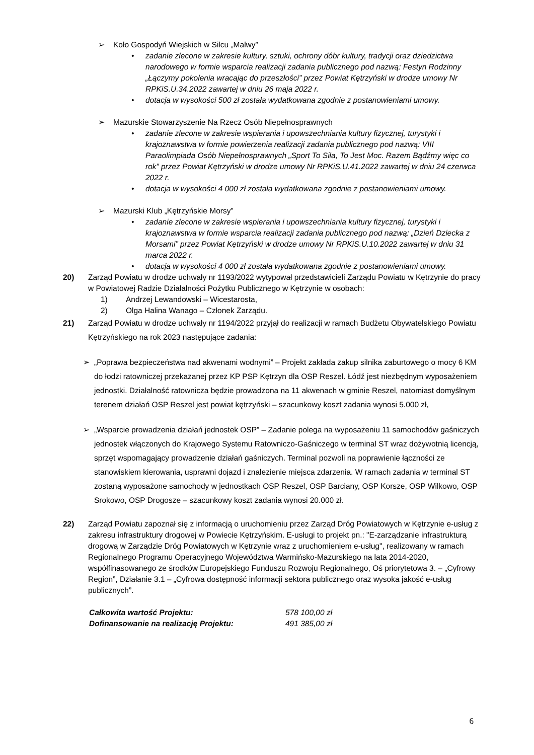➢ Koło Gospodyń Wiejskich w Silcu „Malwy”
• zadanie zlecone w zakresie kultury, sztuki, ochrony dóbr kultury, tradycji oraz dziedzictwa narodowego w formie wsparcia realizacji zadania publicznego pod nazwą: Festyn Rodzinny „Łączymy pokolenia wracając do przeszłości” przez Powiat Kętrzyński w drodze umowy Nr RPKiS.U.34.2022 zawartej w dniu 26 maja 2022 r.
• dotacja w wysokości 500 zł została wydatkowana zgodnie z postanowieniami umowy.
➢ Mazurskie Stowarzyszenie Na Rzecz Osób Niepełnosprawnych
• zadanie zlecone w zakresie wspierania i upowszechniania kultury fizycznej, turystyki i krajoznawstwa w formie powierzenia realizacji zadania publicznego pod nazwą: VIII Paraolimpiada Osób Niepełnosprawnych „Sport To Siła, To Jest Moc. Razem Bądźmy więc co rok” przez Powiat Kętrzyński w drodze umowy Nr RPKiS.U.41.2022 zawartej w dniu 24 czerwca 2022 r.
• dotacja w wysokości 4 000 zł została wydatkowana zgodnie z postanowieniami umowy.
➢ Mazurski Klub „Kętrzyńskie Morsy”
• zadanie zlecone w zakresie wspierania i upowszechniania kultury fizycznej, turystyki i krajoznawstwa w formie wsparcia realizacji zadania publicznego pod nazwą: „Dzień Dziecka z Morsami” przez Powiat Kętrzyński w drodze umowy Nr RPKiS.U.10.2022 zawartej w dniu 31 marca 2022 r.
• dotacja w wysokości 4 000 zł została wydatkowana zgodnie z postanowieniami umowy.
20) Zarząd Powiatu w drodze uchwały nr 1193/2022 wytypował przedstawicieli Zarządu Powiatu w Kętrzynie do pracy w Powiatowej Radzie Działalności Pożytku Publicznego w Kętrzynie w osobach:
1) Andrzej Lewandowski – Wicestarosta,
2) Olga Halina Wanago – Członek Zarządu.
21) Zarząd Powiatu w drodze uchwały nr 1194/2022 przyjął do realizacji w ramach Budżetu Obywatelskiego Powiatu Kętrzyńskiego na rok 2023 następujące zadania:
➢ „Poprawa bezpieczeństwa nad akwenami wodnymi” – Projekt zakłada zakup silnika zaburtowego o mocy 6 KM do łodzi ratowniczej przekazanej przez KP PSP Kętrzyn dla OSP Reszel. Łódź jest niezbędnym wyposażeniem jednostki. Działalność ratownicza będzie prowadzona na 11 akwenach w gminie Reszel, natomiast domyślnym terenem działań OSP Reszel jest powiat kętrzyński – szacunkowy koszt zadania wynosi 5.000 zł,
➢ „Wsparcie prowadzenia działań jednostek OSP” – Zadanie polega na wyposażeniu 11 samochodów gaśniczych jednostek włączonych do Krajowego Systemu Ratowniczo-Gaśniczego w terminal ST wraz dożywotnią licencją, sprzęt wspomagający prowadzenie działań gaśniczych. Terminal pozwoli na poprawienie łączności ze stanowiskiem kierowania, usprawni dojazd i znalezienie miejsca zdarzenia. W ramach zadania w terminal ST zostaną wyposażone samochody w jednostkach OSP Reszel, OSP Barciany, OSP Korsze, OSP Wilkowo, OSP Srokowo, OSP Drogosze – szacunkowy koszt zadania wynosi 20.000 zł.
22) Zarząd Powiatu zapoznał się z informacją o uruchomieniu przez Zarząd Dróg Powiatowych w Kętrzynie e-usług z zakresu infrastruktury drogowej w Powiecie Kętrzyńskim. E-usługi to projekt pn.: "E-zarządzanie infrastrukturą drogową w Zarządzie Dróg Powiatowych w Kętrzynie wraz z uruchomieniem e-usług", realizowany w ramach Regionalnego Programu Operacyjnego Województwa Warmińsko-Mazurskiego na lata 2014-2020, współfinasowanego ze środków Europejskiego Funduszu Rozwoju Regionalnego, Oś priorytetowa 3. – „Cyfrowy Region”, Działanie 3.1 – „Cyfrowa dostępność informacji sektora publicznego oraz wysoka jakość e-usług publicznych”.
Całkowita wartość Projektu: 578 100,00 zł
Dofinansowanie na realizację Projektu: 491 385,00 zł
6